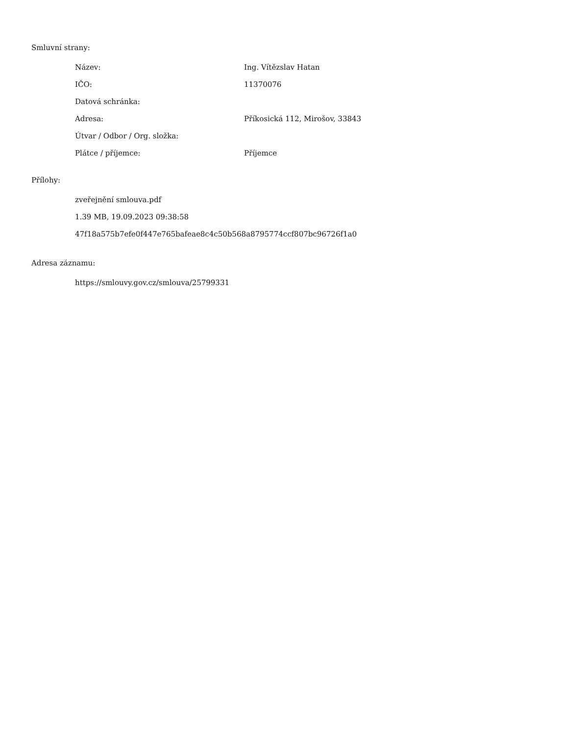Smluvní strany:
| Název: | Ing. Vítězslav Hatan |
| IČO: | 11370076 |
| Datová schránka: | |
| Adresa: | Příkosická 112, Mirošov, 33843 |
| Útvar / Odbor / Org. složka: | |
| Plátce / příjemce: | Příjemce |
Přílohy:
zveřejnění smlouva.pdf
1.39 MB, 19.09.2023 09:38:58
47f18a575b7efe0f447e765bafeae8c4c50b568a8795774ccf807bc96726f1a0
Adresa záznamu:
https://smlouvy.gov.cz/smlouva/25799331